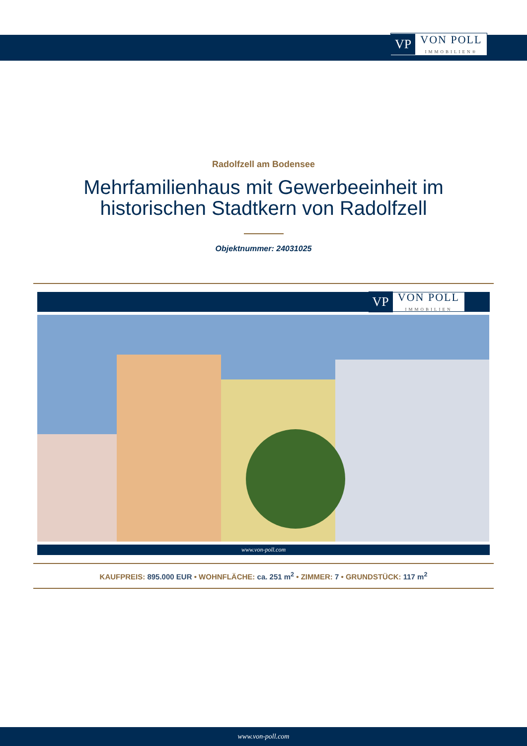VP VON POLL
IMMOBILIEN®
Radolfzell am Bodensee
Mehrfamilienhaus mit Gewerbeeinheit im historischen Stadtkern von Radolfzell
Objektnummer: 24031025
VP VON POLL
IMMOBILIEN
www.von-poll.com
KAUFPREIS: 895.000 EUR • WOHNFLÄCHE: ca. 251 m<sup>2</sup> • ZIMMER: 7 • GRUNDSTÜCK: 117 m<sup>2</sup>
www.von-poll.com